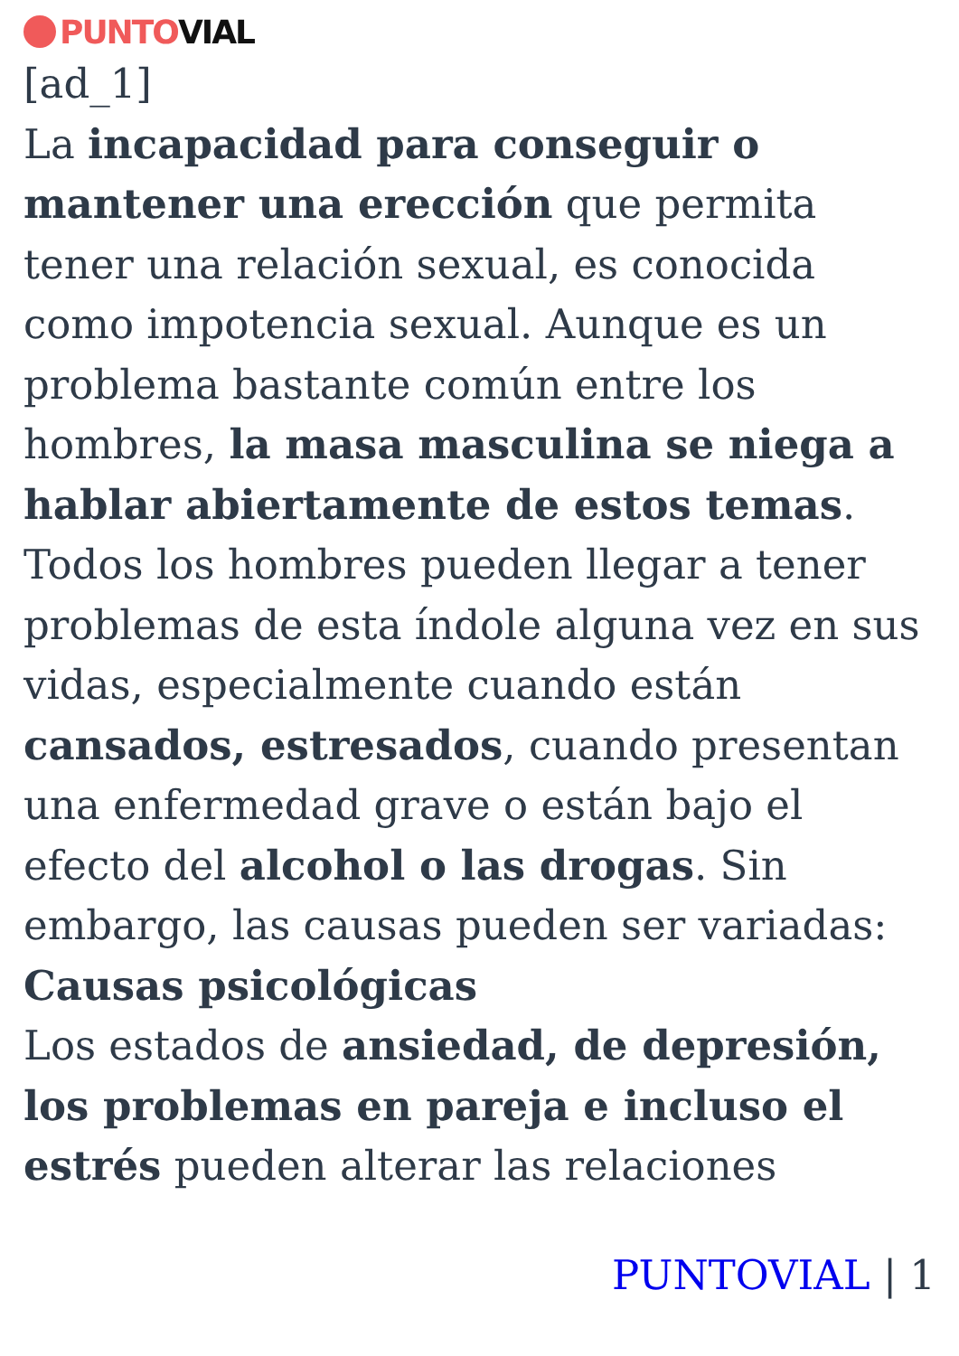PUNTO VIAL
[ad_1]
La incapacidad para conseguir o mantener una erección que permita tener una relación sexual, es conocida como impotencia sexual. Aunque es un problema bastante común entre los hombres, la masa masculina se niega a hablar abiertamente de estos temas.
Todos los hombres pueden llegar a tener problemas de esta índole alguna vez en sus vidas, especialmente cuando están cansados, estresados, cuando presentan una enfermedad grave o están bajo el efecto del alcohol o las drogas. Sin embargo, las causas pueden ser variadas:
Causas psicológicas
Los estados de ansiedad, de depresión, los problemas en pareja e incluso el estrés pueden alterar las relaciones
PUNTOVIAL | 1